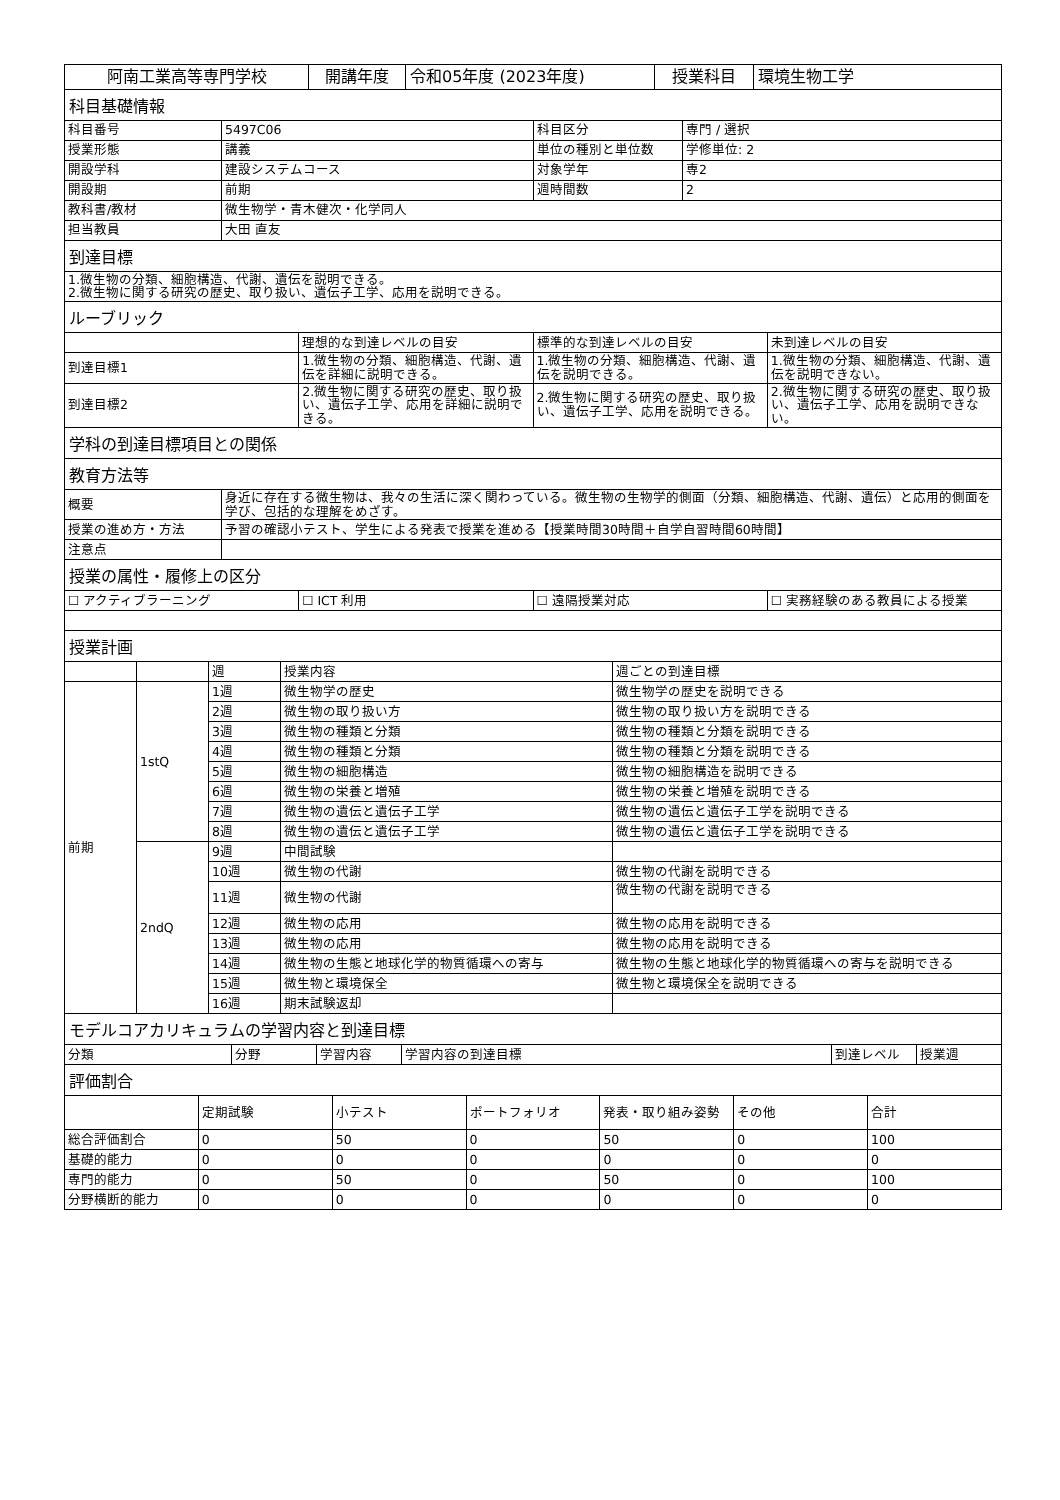| 阿南工業高等専門学校 | 開講年度 | 令和05年度 (2023年度) | 授業科目 | 環境生物工学 |
科目基礎情報
| 科目番号 | 5497C06 | 科目区分 | 専門 / 選択 |
| 授業形態 | 講義 | 単位の種別と単位数 | 学修単位: 2 |
| 開設学科 | 建設システムコース | 対象学年 | 専2 |
| 開設期 | 前期 | 週時間数 | 2 |
| 教科書/教材 | 微生物学・青木健次・化学同人 | | |
| 担当教員 | 大田 直友 | | |
到達目標
| 1.微生物の分類、細胞構造、代謝、遺伝を説明できる。 2.微生物に関する研究の歴史、取り扱い、遺伝子工学、応用を説明できる。 |
ルーブリック
| | 理想的な到達レベルの目安 | 標準的な到達レベルの目安 | 未到達レベルの目安 |
| 到達目標1 | 1.微生物の分類、細胞構造、代謝、遺伝を詳細に説明できる。 | 1.微生物の分類、細胞構造、代謝、遺伝を説明できる。 | 1.微生物の分類、細胞構造、代謝、遺伝を説明できない。 |
| 到達目標2 | 2.微生物に関する研究の歴史、取り扱い、遺伝子工学、応用を詳細に説明できる。 | 2.微生物に関する研究の歴史、取り扱い、遺伝子工学、応用を説明できる。 | 2.微生物に関する研究の歴史、取り扱い、遺伝子工学、応用を説明できない。 |
学科の到達目標項目との関係
教育方法等
| 概要 | 身近に存在する微生物は、我々の生活に深く関わっている。微生物の生物学的側面（分類、細胞構造、代謝、遺伝）と応用的側面を学び、包括的な理解をめざす。 |
| 授業の進め方・方法 | 予習の確認小テスト、学生による発表で授業を進める【授業時間30時間＋自学自習時間60時間】 |
| 注意点 | |
授業の属性・履修上の区分
| ☐ アクティブラーニング | ☐ ICT 利用 | ☐ 遠隔授業対応 | ☐ 実務経験のある教員による授業 |
授業計画
| | | 週 | 授業内容 | 週ごとの到達目標 |
| 前期 | 1stQ | 1週 | 微生物学の歴史 | 微生物学の歴史を説明できる |
| | | 2週 | 微生物の取り扱い方 | 微生物の取り扱い方を説明できる |
| | | 3週 | 微生物の種類と分類 | 微生物の種類と分類を説明できる |
| | | 4週 | 微生物の種類と分類 | 微生物の種類と分類を説明できる |
| | | 5週 | 微生物の細胞構造 | 微生物の細胞構造を説明できる |
| | | 6週 | 微生物の栄養と増殖 | 微生物の栄養と増殖を説明できる |
| | | 7週 | 微生物の遺伝と遺伝子工学 | 微生物の遺伝と遺伝子工学を説明できる |
| | | 8週 | 微生物の遺伝と遺伝子工学 | 微生物の遺伝と遺伝子工学を説明できる |
| | 2ndQ | 9週 | 中間試験 | |
| | | 10週 | 微生物の代謝 | 微生物の代謝を説明できる |
| | | 11週 | 微生物の代謝 | 微生物の代謝を説明できる |
| | | 12週 | 微生物の応用 | 微生物の応用を説明できる |
| | | 13週 | 微生物の応用 | 微生物の応用を説明できる |
| | | 14週 | 微生物の生態と地球化学的物質循環への寄与 | 微生物の生態と地球化学的物質循環への寄与を説明できる |
| | | 15週 | 微生物と環境保全 | 微生物と環境保全を説明できる |
| | | 16週 | 期末試験返却 | |
モデルコアカリキュラムの学習内容と到達目標
| 分類 | 分野 | 学習内容 | 学習内容の到達目標 | 到達レベル | 授業週 |
評価割合
| | 定期試験 | 小テスト | ポートフォリオ | 発表・取り組み姿勢 | その他 | 合計 |
| 総合評価割合 | 0 | 50 | 0 | 50 | 0 | 100 |
| 基礎的能力 | 0 | 0 | 0 | 0 | 0 | 0 |
| 専門的能力 | 0 | 50 | 0 | 50 | 0 | 100 |
| 分野横断的能力 | 0 | 0 | 0 | 0 | 0 | 0 |